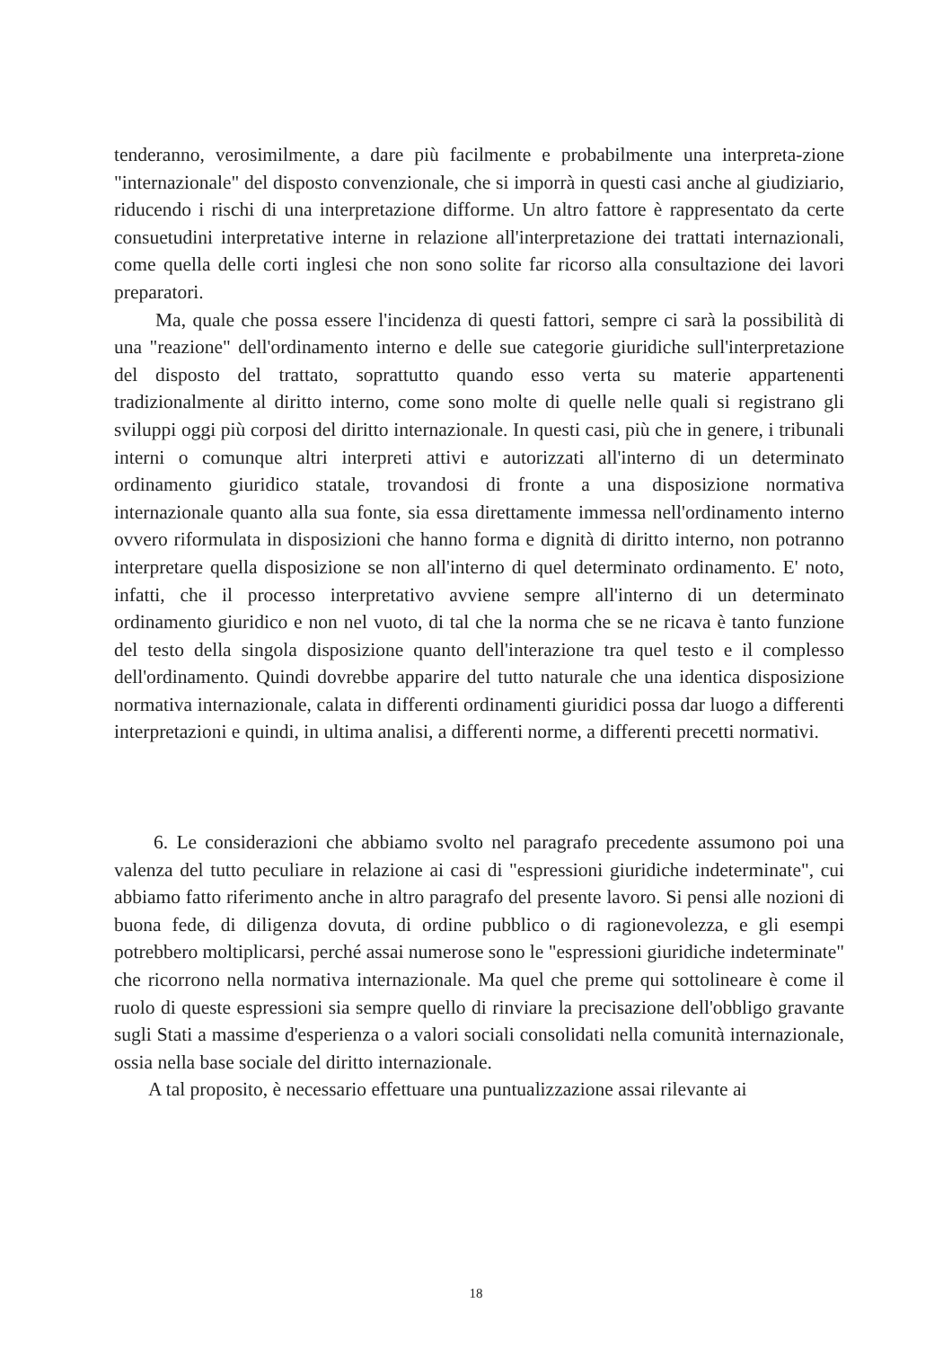tenderanno, verosimilmente, a dare più facilmente e probabilmente una interpreta-zione "internazionale" del disposto convenzionale, che si imporrà in questi casi anche al giudiziario, riducendo i rischi di una interpretazione difforme. Un altro fattore è rappresentato da certe consuetudini interpretative interne in relazione all'interpretazione dei trattati internazionali, come quella delle corti inglesi che non sono solite far ricorso alla consultazione dei lavori preparatori.
Ma, quale che possa essere l'incidenza di questi fattori, sempre ci sarà la possibilità di una "reazione" dell'ordinamento interno e delle sue categorie giuridiche sull'interpretazione del disposto del trattato, soprattutto quando esso verta su materie appartenenti tradizionalmente al diritto interno, come sono molte di quelle nelle quali si registrano gli sviluppi oggi più corposi del diritto internazionale. In questi casi, più che in genere, i tribunali interni o comunque altri interpreti attivi e autorizzati all'interno di un determinato ordinamento giuridico statale, trovandosi di fronte a una disposizione normativa internazionale quanto alla sua fonte, sia essa direttamente immessa nell'ordinamento interno ovvero riformulata in disposizioni che hanno forma e dignità di diritto interno, non potranno interpretare quella disposizione se non all'interno di quel determinato ordinamento. E' noto, infatti, che il processo interpretativo avviene sempre all'interno di un determinato ordinamento giuridico e non nel vuoto, di tal che la norma che se ne ricava è tanto funzione del testo della singola disposizione quanto dell'interazione tra quel testo e il complesso dell'ordinamento. Quindi dovrebbe apparire del tutto naturale che una identica disposizione normativa internazionale, calata in differenti ordinamenti giuridici possa dar luogo a differenti interpretazioni e quindi, in ultima analisi, a differenti norme, a differenti precetti normativi.
6. Le considerazioni che abbiamo svolto nel paragrafo precedente assumono poi una valenza del tutto peculiare in relazione ai casi di "espressioni giuridiche indeterminate", cui abbiamo fatto riferimento anche in altro paragrafo del presente lavoro. Si pensi alle nozioni di buona fede, di diligenza dovuta, di ordine pubblico o di ragionevolezza, e gli esempi potrebbero moltiplicarsi, perché assai numerose sono le "espressioni giuridiche indeterminate" che ricorrono nella normativa internazionale. Ma quel che preme qui sottolineare è come il ruolo di queste espressioni sia sempre quello di rinviare la precisazione dell'obbligo gravante sugli Stati a massime d'esperienza o a valori sociali consolidati nella comunità internazionale, ossia nella base sociale del diritto internazionale.
A tal proposito, è necessario effettuare una puntualizzazione assai rilevante ai
18